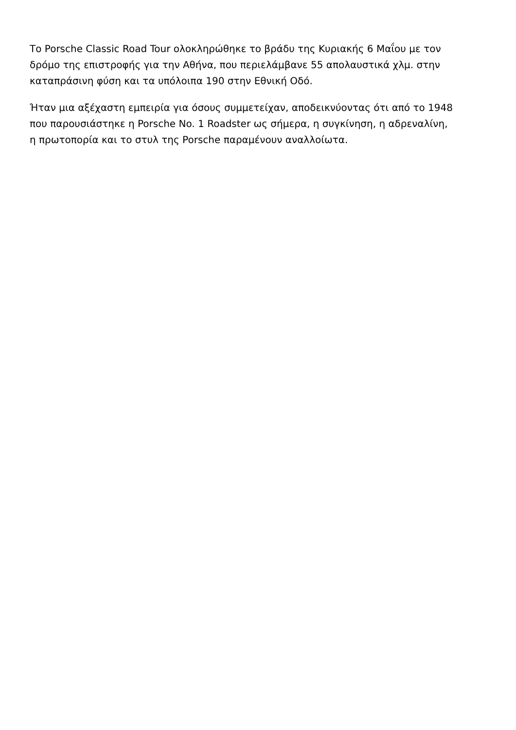Το Porsche Classic Road Tour ολοκληρώθηκε το βράδυ της Κυριακής 6 Μαΐου με τον
δρόμο της επιστροφής για την Αθήνα, που περιελάμβανε 55 απολαυστικά χλμ. στην
καταπράσινη φύση και τα υπόλοιπα 190 στην Εθνική Οδό.
Ήταν μια αξέχαστη εμπειρία για όσους συμμετείχαν, αποδεικνύοντας ότι από το 1948
που παρουσιάστηκε η Porsche No. 1 Roadster ως σήμερα, η συγκίνηση, η αδρεναλίνη,
η πρωτοπορία και το στυλ της Porsche παραμένουν αναλλοίωτα.